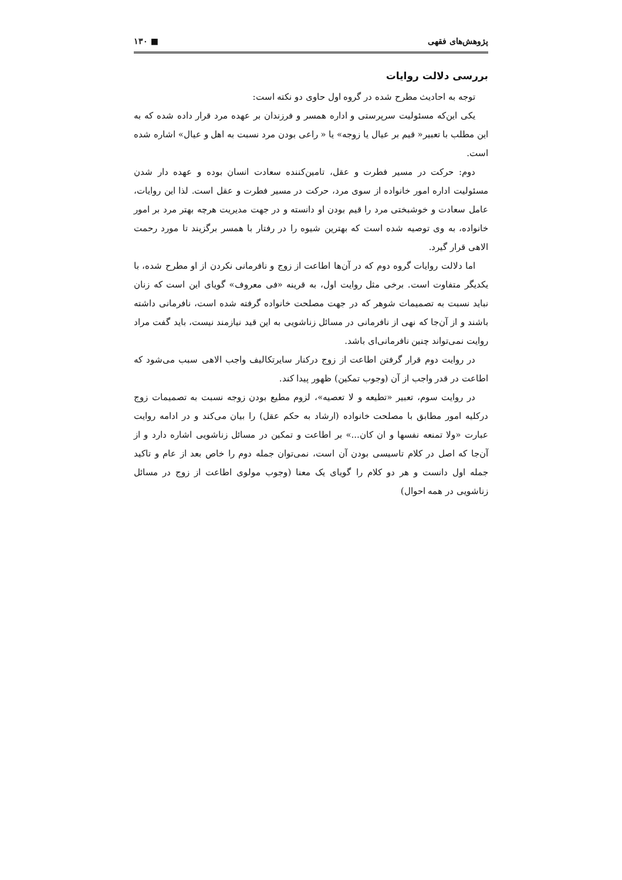پژوهش‌های فقهی ■ ۱۳۰
بررسی دلالت روایات
توجه به احادیث مطرح شده در گروه اول حاوی دو نکته است:
یکی این‌که مسئولیت سرپرستی و اداره همسر و فرزندان بر عهده مرد قرار داده شده که به این مطلب با تعبیر« قیم بر عیال یا زوجه» یا « راعی بودن مرد نسبت به اهل و عیال» اشاره شده است.
دوم: حرکت در مسیر فطرت و عقل، تامین‌کننده سعادت انسان بوده و عهده دار شدن مسئولیت اداره امور خانواده از سوی مرد، حرکت در مسیر فطرت و عقل است. لذا این روایات، عامل سعادت و خوشبختی مرد را قیم بودن او دانسته و در جهت مدیریت هرچه بهتر مرد بر امور خانواده، به وی توصیه شده است که بهترین شیوه را در رفتار با همسر برگزیند تا مورد رحمت الاهی قرار گیرد.
اما دلالت روایات گروه دوم که در آن‌ها اطاعت از زوج و نافرمانی نکردن از او مطرح شده، با یکدیگر متفاوت است. برخی مثل روایت اول، به قرینه «فی معروف» گویای این است که زنان نباید نسبت به تصمیمات شوهر که در جهت مصلحت خانواده گرفته شده است، نافرمانی داشته باشند و از آن‌جا که نهی از نافرمانی در مسائل زناشویی به این قید نیازمند نیست، باید گفت مراد روایت نمی‌تواند چنین نافرمانی‌ای باشد.
در روایت دوم قرار گرفتن اطاعت از زوج درکنار سایرتکالیف واجب الاهی سبب می‌شود که اطاعت در قدر واجب از آن (وجوب تمکین) ظهور پیدا کند.
در روایت سوم، تعبیر «تطیعه و لا تعصیه»، لزوم مطیع بودن زوجه نسبت به تصمیمات زوج درکلیه امور مطابق با مصلحت خانواده (ارشاد به حکم عقل) را بیان می‌کند و در ادامه روایت عبارت «ولا تمنعه نفسها و ان کان...» بر اطاعت و تمکین در مسائل زناشویی اشاره دارد و از آن‌جا که اصل در کلام تاسیسی بودن آن است، نمی‌توان جمله دوم را خاص بعد از عام و تاکید جمله اول دانست و هر دو کلام را گویای یک معنا (وجوب مولوی اطاعت از زوج در مسائل زناشویی در همه احوال)